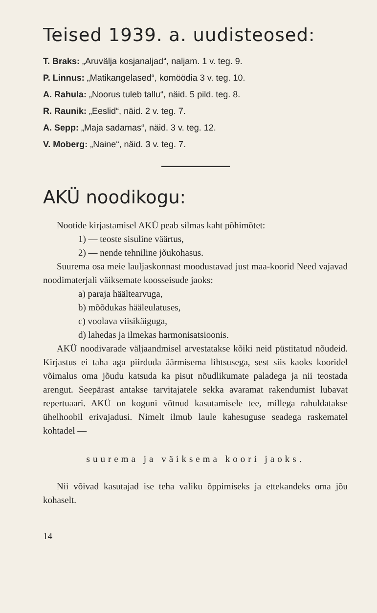Teised 1939. a. uudisteosed:
T. Braks: „Aruvälja kosjanaljad“, naljam. 1 v. teg. 9.
P. Linnus: „Matikangelased“, komöödia 3 v. teg. 10.
A. Rahula: „Noorus tuleb tallu“, näid. 5 pild. teg. 8.
R. Raunik: „Eeslid“, näid. 2 v. teg. 7.
A. Sepp: „Maja sadamas“, näid. 3 v. teg. 12.
V. Moberg: „Naine“, näid. 3 v. teg. 7.
AKÜ noodikogu:
Nootide kirjastamisel AKÜ peab silmas kaht põhimõtet:
1) — teoste sisuline väärtus,
2) — nende tehniline jõukohasus.
Suurema osa meie lauljaskonnast moodustavad just maa-koorid Need vajavad noodimaterjali väiksemate koosseisude jaoks:
a) paraja häältearvuga,
b) mõõdukas hääleulatuses,
c) voolava viisikäiguga,
d) lahedas ja ilmekas harmonisatsioonis.
AKÜ noodivarade väljaandmisel arvestatakse kõiki neid püstitatud nõudeid. Kirjastus ei taha aga piirduda äärmisema lihtsusega, sest siis kaoks kooridel võimalus oma jõudu katsuda ka pisut nõudlikumate paladega ja nii teostada arengut. Seepärast antakse tarvitajatele sekka avaramat rakendumist lubavat repertuaari. AKÜ on koguni võtnud kasutamisele tee, millega rahuldatakse ühelhoobil erivajadusi. Nimelt ilmub laule kahesuguse seadega raskematel kohtadel —
suurema ja väiksema koori jaoks.
Nii võivad kasutajad ise teha valiku õppimiseks ja ettekandeks oma jõu kohaselt.
14